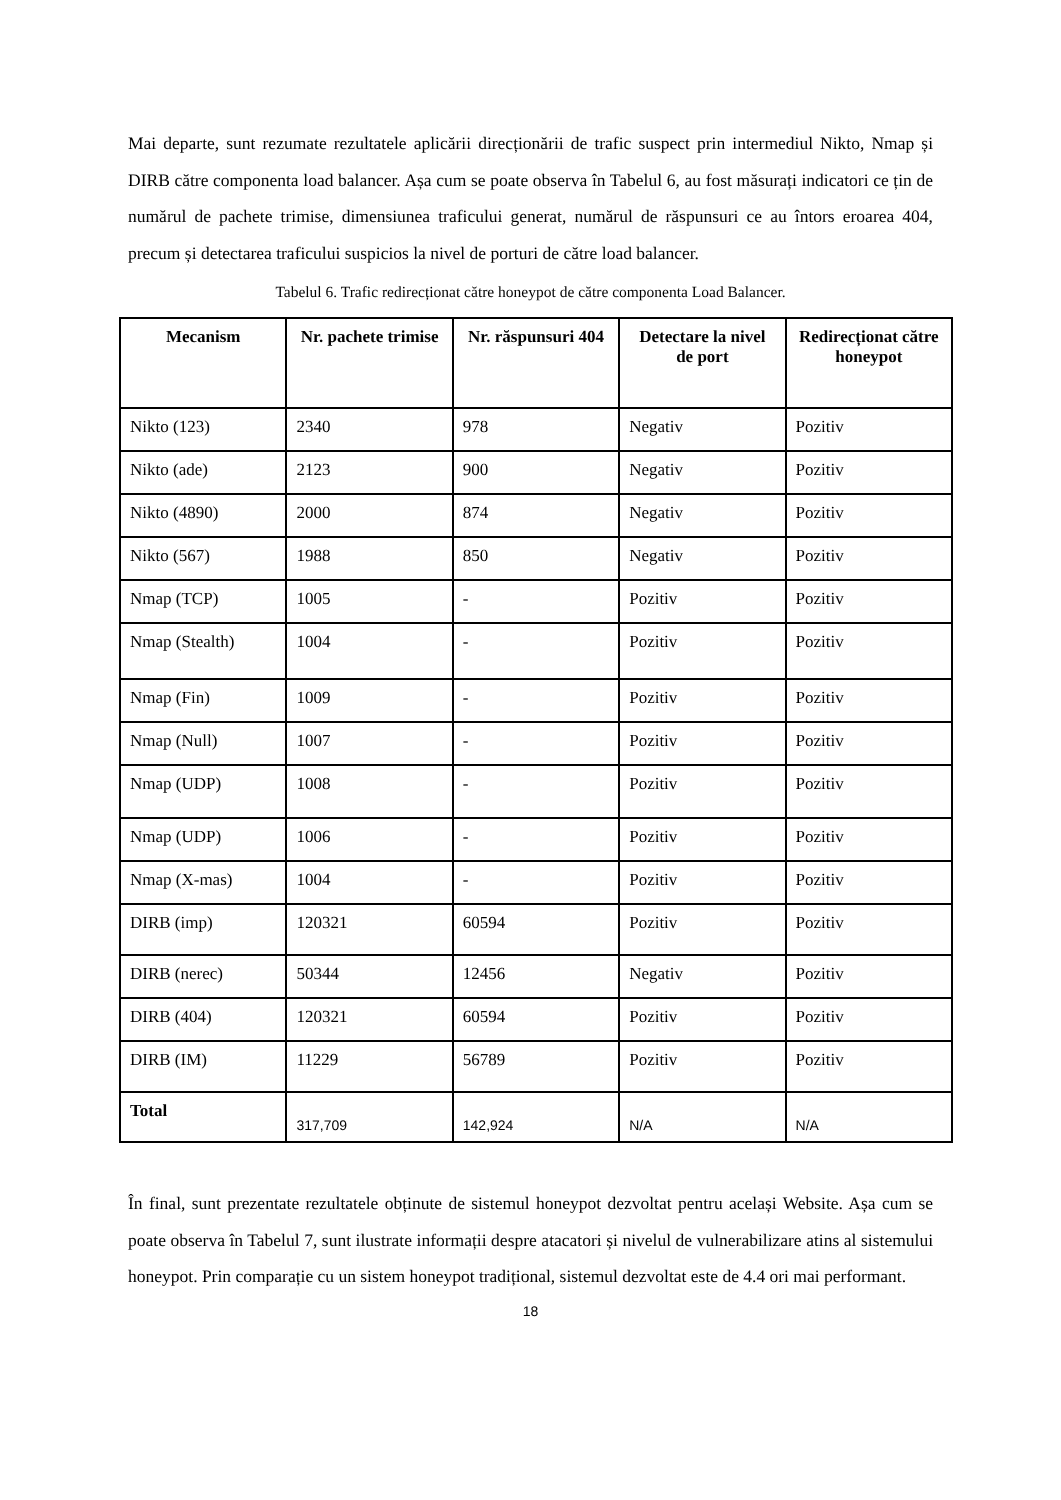Mai departe, sunt rezumate rezultatele aplicării direcționării de trafic suspect prin intermediul Nikto, Nmap și DIRB către componenta load balancer. Așa cum se poate observa în Tabelul 6, au fost măsurați indicatori ce țin de numărul de pachete trimise, dimensiunea traficului generat, numărul de răspunsuri ce au întors eroarea 404, precum și detectarea traficului suspicios la nivel de porturi de către load balancer.
Tabelul 6. Trafic redirecționat către honeypot de către componenta Load Balancer.
| Mecanism | Nr. pachete trimise | Nr. răspunsuri 404 | Detectare la nivel de port | Redirecționat către honeypot |
| --- | --- | --- | --- | --- |
| Nikto (123) | 2340 | 978 | Negativ | Pozitiv |
| Nikto (ade) | 2123 | 900 | Negativ | Pozitiv |
| Nikto (4890) | 2000 | 874 | Negativ | Pozitiv |
| Nikto (567) | 1988 | 850 | Negativ | Pozitiv |
| Nmap (TCP) | 1005 | - | Pozitiv | Pozitiv |
| Nmap (Stealth) | 1004 | - | Pozitiv | Pozitiv |
| Nmap (Fin) | 1009 | - | Pozitiv | Pozitiv |
| Nmap (Null) | 1007 | - | Pozitiv | Pozitiv |
| Nmap (UDP) | 1008 | - | Pozitiv | Pozitiv |
| Nmap (UDP) | 1006 | - | Pozitiv | Pozitiv |
| Nmap (X-mas) | 1004 | - | Pozitiv | Pozitiv |
| DIRB (imp) | 120321 | 60594 | Pozitiv | Pozitiv |
| DIRB (nerec) | 50344 | 12456 | Negativ | Pozitiv |
| DIRB (404) | 120321 | 60594 | Pozitiv | Pozitiv |
| DIRB (IM) | 11229 | 56789 | Pozitiv | Pozitiv |
| Total | 317,709 | 142,924 | N/A | N/A |
În final, sunt prezentate rezultatele obținute de sistemul honeypot dezvoltat pentru același Website. Așa cum se poate observa în Tabelul 7, sunt ilustrate informații despre atacatori și nivelul de vulnerabilizare atins al sistemului honeypot. Prin comparație cu un sistem honeypot tradițional, sistemul dezvoltat este de 4.4 ori mai performant.
18